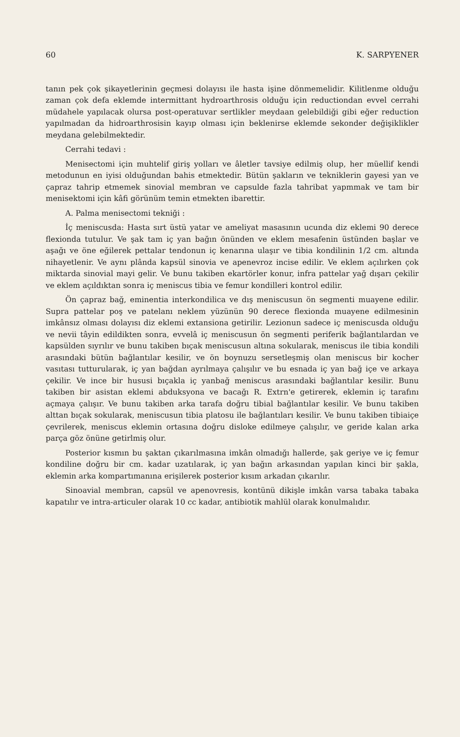60 K. SARPYENER
tanın pek çok şikayetlerinin geçmesi dolayısı ile hasta işine dönmemelidir. Kilitlenme olduğu zaman çok defa eklemde intermittant hydroarthrosis olduğu için reductiondan evvel cerrahi müdahele yapılacak olursa post-operatuvar sertlikler meydaan gelebildiği gibi eğer reduction yapılmadan da hidroarthrosisin kayıp olması için beklenirse eklemde sekonder değişiklikler meydana gelebilmektedir.
Cerrahi tedavi :
Menisectomi için muhtelif giriş yolları ve âletler tavsiye edilmiş olup, her müellif kendi metodunun en iyisi olduğundan bahis etmektedir. Bütün şakların ve tekniklerin gayesi yan ve çapraz tahrip etmemek sinovial membran ve capsulde fazla tahribat yapmmak ve tam bir menisektomi için kâfi görünüm temin etmekten ibarettir.
A. Palma menisectomi tekniği :
İç meniscusda: Hasta sırt üstü yatar ve ameliyat masasının ucunda diz eklemi 90 derece flexionda tutulur. Ve şak tam iç yan bağın önünden ve eklem mesafenin üstünden başlar ve aşağı ve öne eğilerek pettalar tendonun iç kenarına ulaşır ve tibia kondilinin 1/2 cm. altında nihayetlenir. Ve aynı plânda kapsül sinovia ve apenevroz incise edilir. Ve eklem açılırken çok miktarda sinovial mayi gelir. Ve bunu takiben ekartörler konur, infra pattelar yağ dışarı çekilir ve eklem açıldıktan sonra iç meniscus tibia ve femur kondilleri kontrol edilir.
Ön çapraz bağ, eminentia interkondilica ve dış meniscusun ön segmenti muayene edilir. Supra pattelar poş ve patelanı neklem yüzünün 90 derece flexionda muayene edilmesinin imkânsız olması dolayısı diz eklemi extansiona getirilir. Lezionun sadece iç meniscusda olduğu ve nevii tâyin edildikten sonra, evvelâ iç meniscusun ön segmenti periferik bağlantılardan ve kapsülden sıyrılır ve bunu takiben bıçak meniscusun altına sokularak, meniscus ile tibia kondili arasındaki bütün bağlantılar kesilir, ve ön boynuzu sersetleşmiş olan meniscus bir kocher vasıtası tutturularak, iç yan bağdan ayrılmaya çalışılır ve bu esnada iç yan bağ içe ve arkaya çekilir. Ve ince bir hususi bıçakla iç yanbağ meniscus arasındaki bağlantılar kesilir. Bunu takiben bir asistan eklemi abduksyona ve bacağı R. Extrn'e getirerek, eklemin iç tarafını açmaya çalışır. Ve bunu takiben arka tarafa doğru tibial bağlantılar kesilir. Ve bunu takiben alttan bıçak sokularak, meniscusun tibia platosu ile bağlantıları kesilir. Ve bunu takiben tibiaiçe çevrilerek, meniscus eklemin ortasına doğru disloke edilmeye çalışılır, ve geride kalan arka parça göz önüne getirlmiş olur.
Posterior kısmın bu şaktan çıkarılmasına imkân olmadığı hallerde, şak geriye ve iç femur kondiline doğru bir cm. kadar uzatılarak, iç yan bağın arkasından yapılan kinci bir şakla, eklemin arka kompartımanına erişilerek posterior kısım arkadan çıkarılır.
Sinoavial membran, capsül ve apenovresis, kontünü dikişle imkân varsa tabaka tabaka kapatılır ve intra-articuler olarak 10 cc kadar, antibiotik mahlül olarak konulmalıdır.